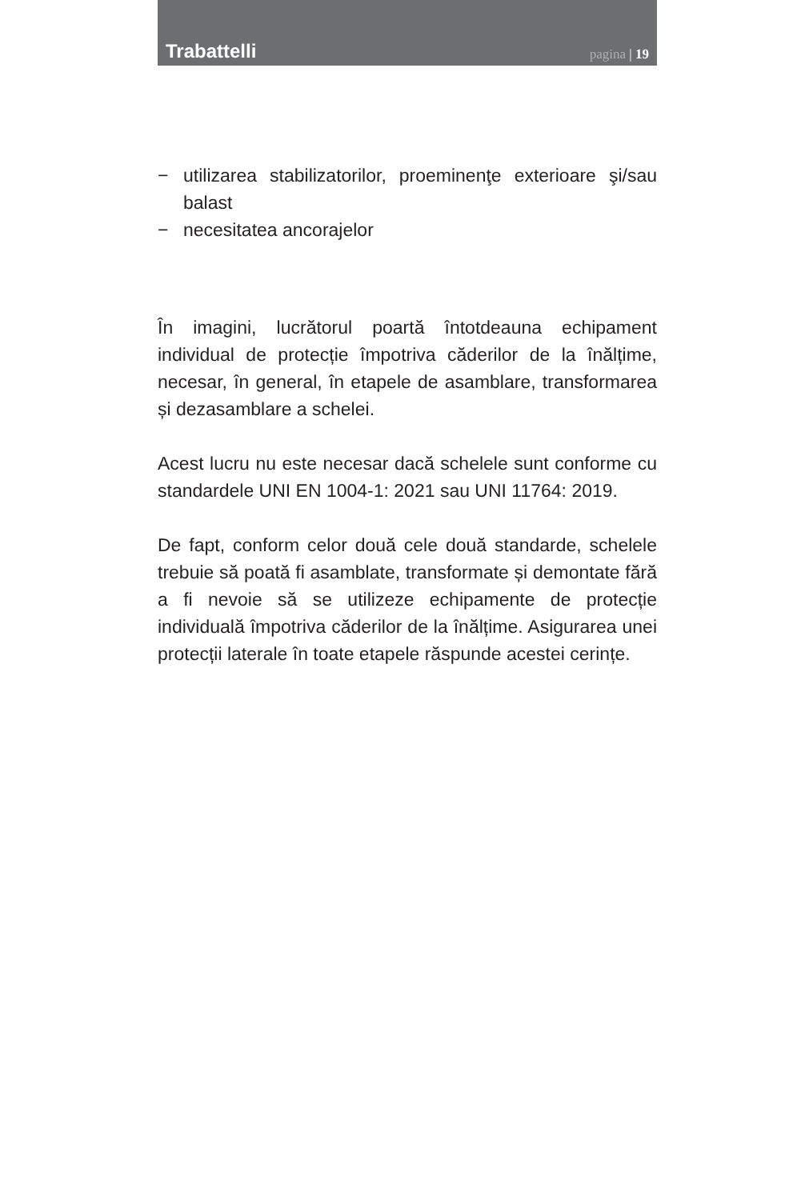Trabattelli
pagina | 19
− utilizarea stabilizatorilor, proeminenţe exterioare şi/sau balast
− necesitatea ancorajelor
În imagini, lucrătorul poartă întotdeauna echipament individual de protecție împotriva căderilor de la înălțime, necesar, în general, în etapele de asamblare, transformarea și dezasamblare a schelei.
Acest lucru nu este necesar dacă schelele sunt conforme cu standardele UNI EN 1004-1: 2021 sau UNI 11764: 2019.
De fapt, conform celor două cele două standarde, schelele trebuie să poată fi asamblate, transformate și demontate fără a fi nevoie să se utilizeze echipamente de protecție individuală împotriva căderilor de la înălțime. Asigurarea unei protecții laterale în toate etapele răspunde acestei cerințe.